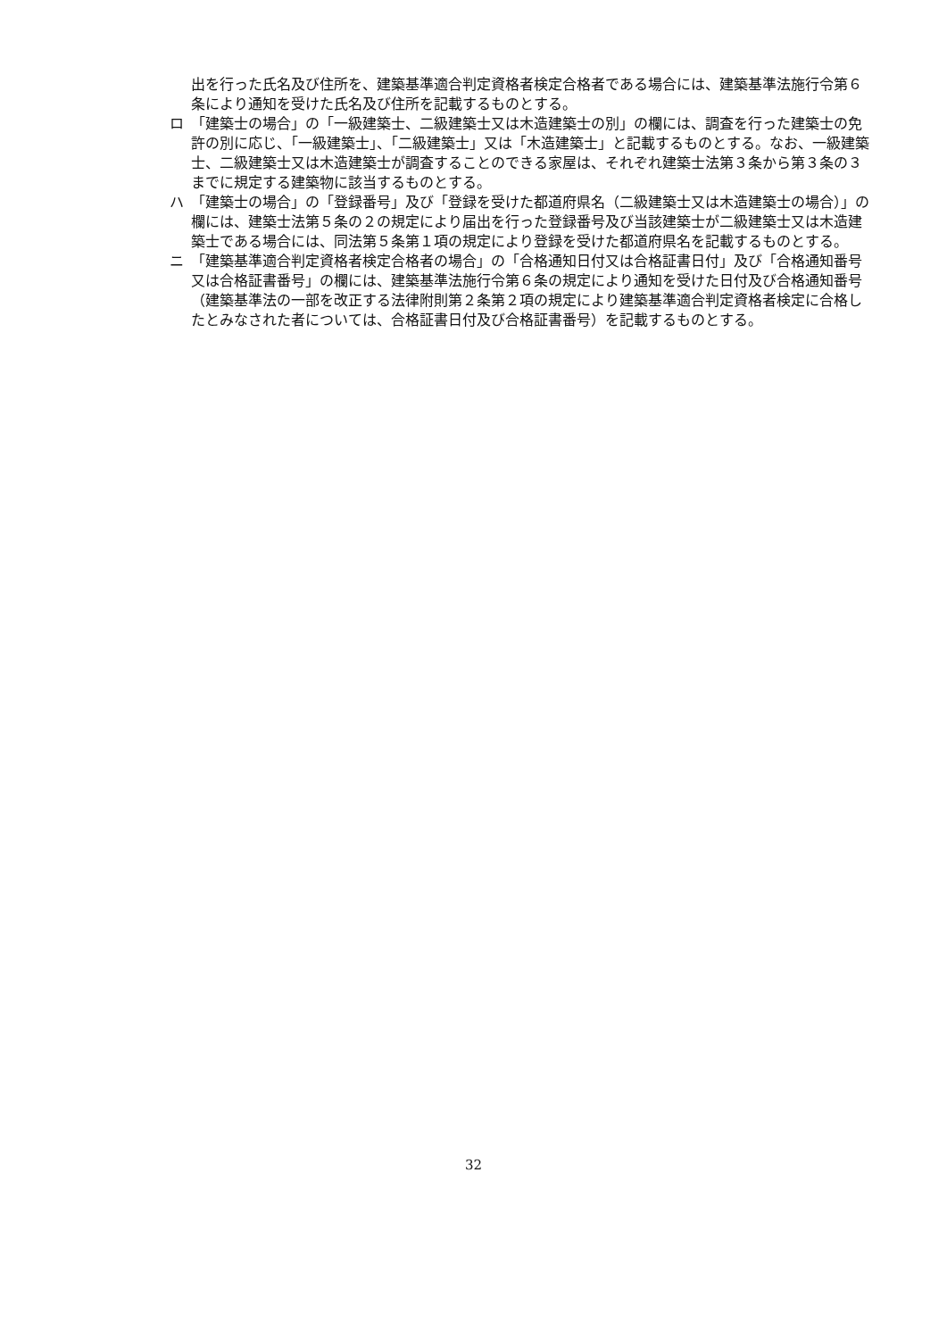出を行った氏名及び住所を、建築基準適合判定資格者検定合格者である場合には、建築基準法施行令第６条により通知を受けた氏名及び住所を記載するものとする。
ロ 「建築士の場合」の「一級建築士、二級建築士又は木造建築士の別」の欄には、調査を行った建築士の免許の別に応じ、「一級建築士」、「二級建築士」又は「木造建築士」と記載するものとする。なお、一級建築士、二級建築士又は木造建築士が調査することのできる家屋は、それぞれ建築士法第３条から第３条の３までに規定する建築物に該当するものとする。
ハ 「建築士の場合」の「登録番号」及び「登録を受けた都道府県名（二級建築士又は木造建築士の場合）」の欄には、建築士法第５条の２の規定により届出を行った登録番号及び当該建築士が二級建築士又は木造建築士である場合には、同法第５条第１項の規定により登録を受けた都道府県名を記載するものとする。
ニ 「建築基準適合判定資格者検定合格者の場合」の「合格通知日付又は合格証書日付」及び「合格通知番号又は合格証書番号」の欄には、建築基準法施行令第６条の規定により通知を受けた日付及び合格通知番号（建築基準法の一部を改正する法律附則第２条第２項の規定により建築基準適合判定資格者検定に合格したとみなされた者については、合格証書日付及び合格証書番号）を記載するものとする。
32